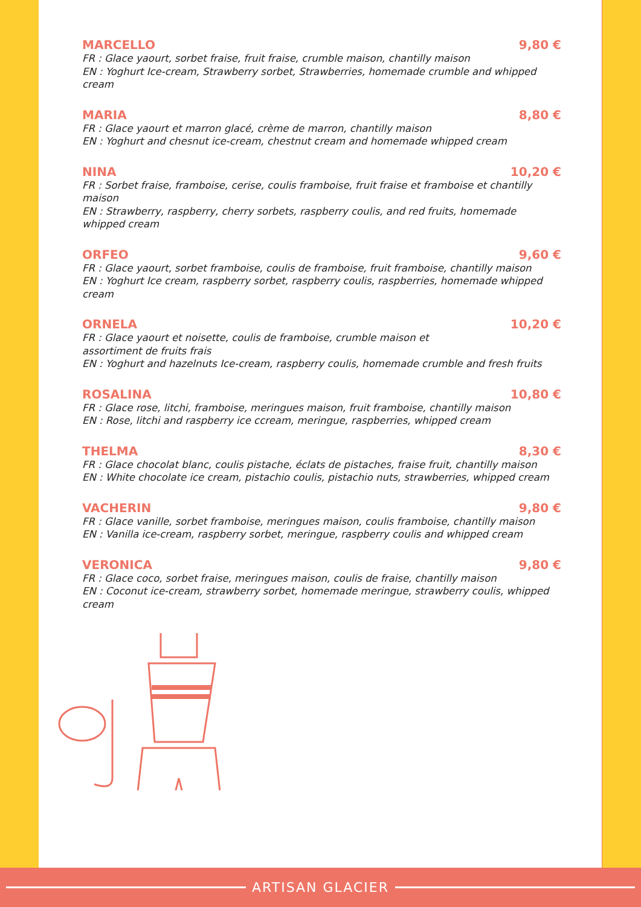MARCELLO 9,80 €
FR : Glace yaourt, sorbet fraise, fruit fraise, crumble maison, chantilly maison
EN : Yoghurt Ice-cream, Strawberry sorbet, Strawberries, homemade crumble and whipped cream
MARIA 8,80 €
FR : Glace yaourt et marron glacé, crème de marron, chantilly maison
EN : Yoghurt and chesnut ice-cream, chestnut cream and homemade whipped cream
NINA 10,20 €
FR : Sorbet fraise, framboise, cerise, coulis framboise, fruit fraise et framboise et chantilly maison
EN : Strawberry, raspberry, cherry sorbets, raspberry coulis, and red fruits, homemade whipped cream
ORFEO 9,60 €
FR : Glace yaourt, sorbet framboise, coulis de framboise, fruit framboise, chantilly maison
EN : Yoghurt Ice cream, raspberry sorbet, raspberry coulis, raspberries, homemade whipped cream
ORNELA 10,20 €
FR : Glace yaourt et noisette, coulis de framboise, crumble maison et
assortiment de fruits frais
EN : Yoghurt and hazelnuts Ice-cream, raspberry coulis, homemade crumble and fresh fruits
ROSALINA 10,80 €
FR : Glace rose, litchi, framboise, meringues maison, fruit framboise, chantilly maison
EN : Rose, litchi and raspberry ice ccream, meringue, raspberries, whipped cream
THELMA 8,30 €
FR : Glace chocolat blanc, coulis pistache, éclats de pistaches, fraise fruit, chantilly maison
EN : White chocolate ice cream, pistachio coulis, pistachio nuts, strawberries, whipped cream
VACHERIN 9,80 €
FR : Glace vanille, sorbet framboise, meringues maison, coulis framboise, chantilly maison
EN : Vanilla ice-cream, raspberry sorbet, meringue, raspberry coulis and whipped cream
VERONICA 9,80 €
FR : Glace coco, sorbet fraise, meringues maison, coulis de fraise, chantilly maison
EN : Coconut ice-cream, strawberry sorbet, homemade meringue, strawberry coulis, whipped cream
ARTISAN GLACIER